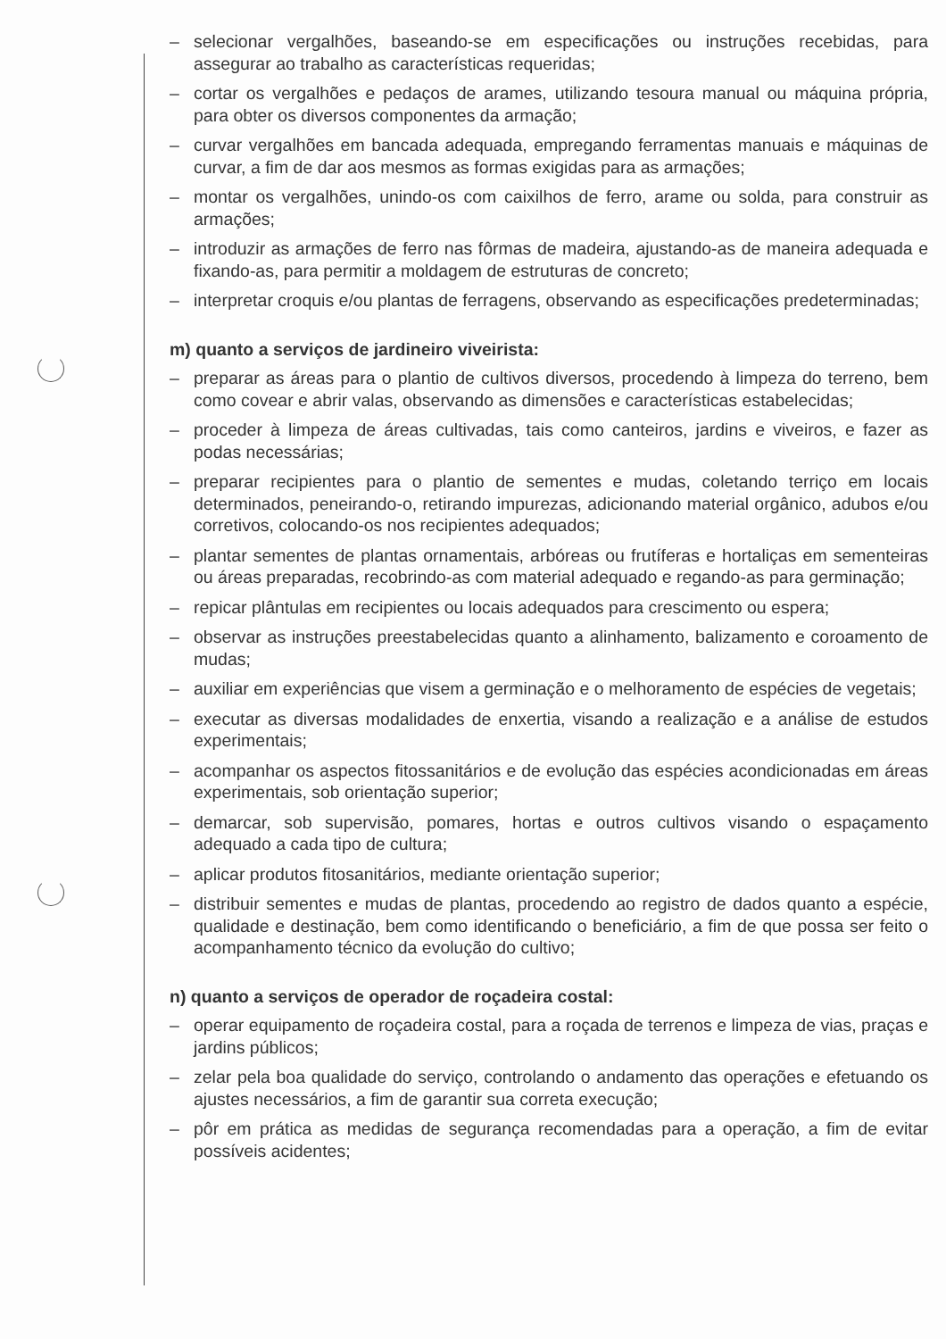– selecionar vergalhões, baseando-se em especificações ou instruções recebidas, para assegurar ao trabalho as características requeridas;
– cortar os vergalhões e pedaços de arames, utilizando tesoura manual ou máquina própria, para obter os diversos componentes da armação;
– curvar vergalhões em bancada adequada, empregando ferramentas manuais e máquinas de curvar, a fim de dar aos mesmos as formas exigidas para as armações;
– montar os vergalhões, unindo-os com caixilhos de ferro, arame ou solda, para construir as armações;
– introduzir as armações de ferro nas fôrmas de madeira, ajustando-as de maneira adequada e fixando-as, para permitir a moldagem de estruturas de concreto;
– interpretar croquis e/ou plantas de ferragens, observando as especificações predeterminadas;
m) quanto a serviços de jardineiro viveirista:
– preparar as áreas para o plantio de cultivos diversos, procedendo à limpeza do terreno, bem como covear e abrir valas, observando as dimensões e características estabelecidas;
– proceder à limpeza de áreas cultivadas, tais como canteiros, jardins e viveiros, e fazer as podas necessárias;
– preparar recipientes para o plantio de sementes e mudas, coletando terriço em locais determinados, peneirando-o, retirando impurezas, adicionando material orgânico, adubos e/ou corretivos, colocando-os nos recipientes adequados;
– plantar sementes de plantas ornamentais, arbóreas ou frutíferas e hortaliças em sementeiras ou áreas preparadas, recobrindo-as com material adequado e regando-as para germinação;
– repicar plântulas em recipientes ou locais adequados para crescimento ou espera;
– observar as instruções preestabelecidas quanto a alinhamento, balizamento e coroamento de mudas;
– auxiliar em experiências que visem a germinação e o melhoramento de espécies de vegetais;
– executar as diversas modalidades de enxertia, visando a realização e a análise de estudos experimentais;
– acompanhar os aspectos fitossanitários e de evolução das espécies acondicionadas em áreas experimentais, sob orientação superior;
– demarcar, sob supervisão, pomares, hortas e outros cultivos visando o espaçamento adequado a cada tipo de cultura;
– aplicar produtos fitosanitários, mediante orientação superior;
– distribuir sementes e mudas de plantas, procedendo ao registro de dados quanto a espécie, qualidade e destinação, bem como identificando o beneficiário, a fim de que possa ser feito o acompanhamento técnico da evolução do cultivo;
n) quanto a serviços de operador de roçadeira costal:
– operar equipamento de roçadeira costal, para a roçada de terrenos e limpeza de vias, praças e jardins públicos;
– zelar pela boa qualidade do serviço, controlando o andamento das operações e efetuando os ajustes necessários, a fim de garantir sua correta execução;
– pôr em prática as medidas de segurança recomendadas para a operação, a fim de evitar possíveis acidentes;